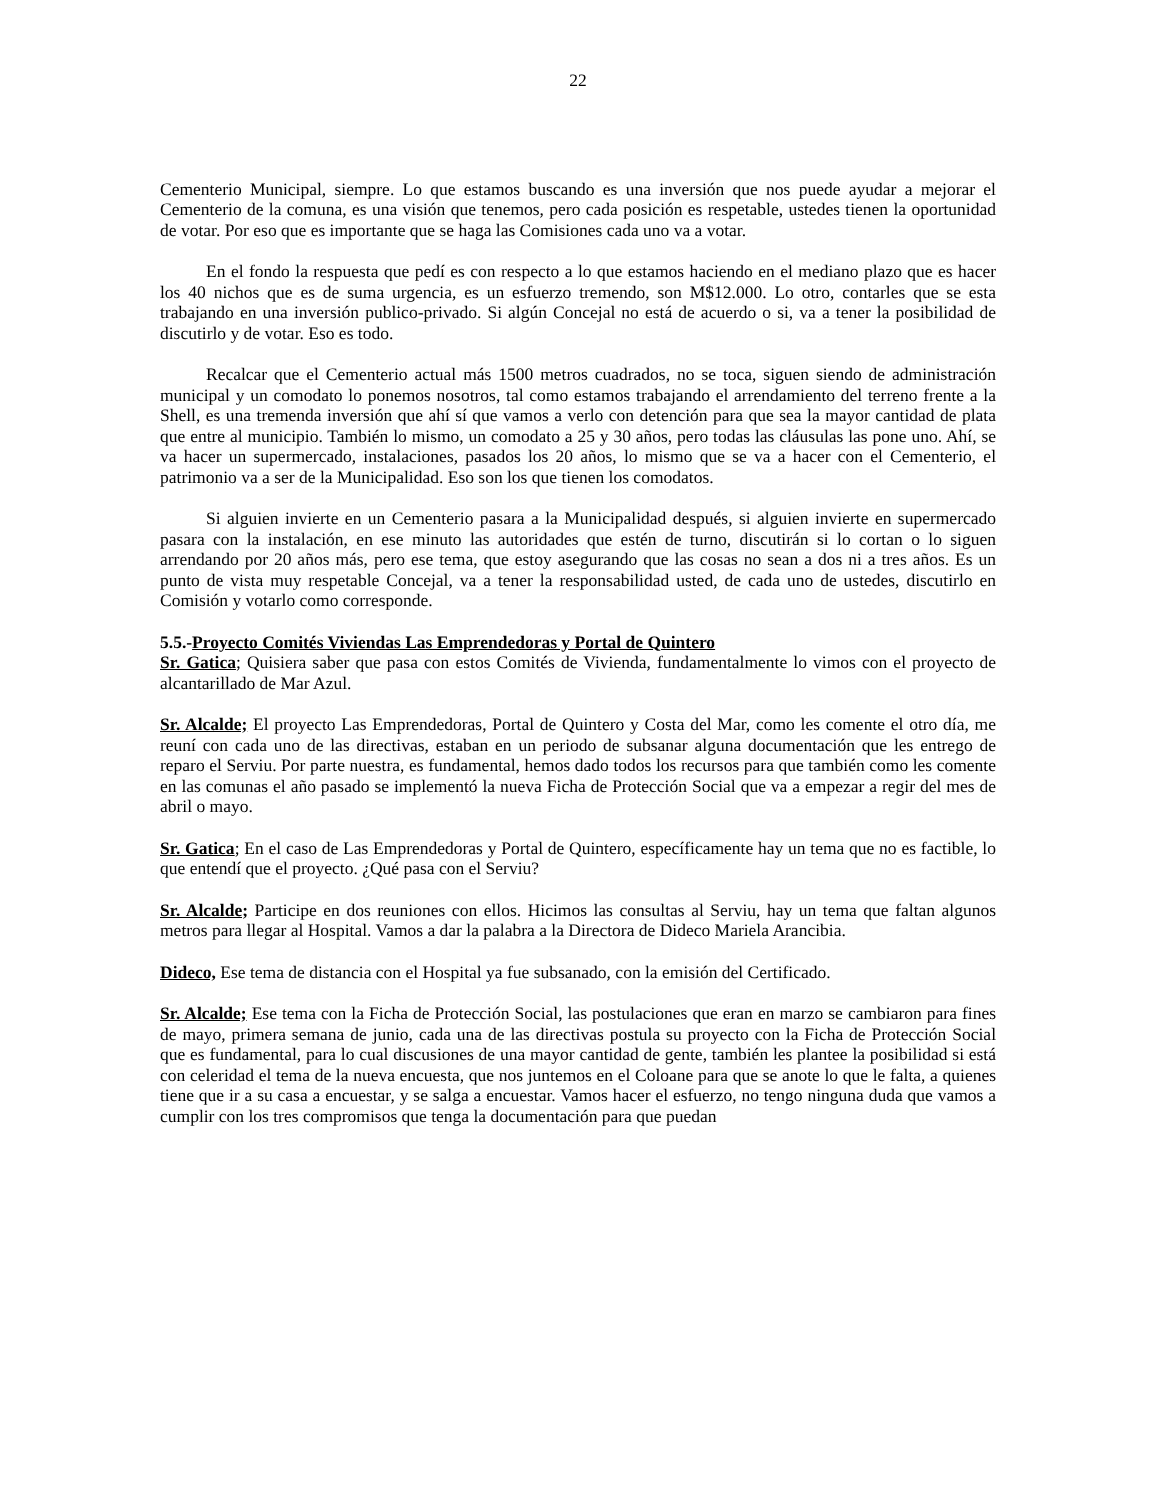22
Cementerio Municipal, siempre. Lo que estamos buscando es una inversión que nos puede ayudar a mejorar el Cementerio de la comuna, es una visión que tenemos, pero cada posición es respetable, ustedes tienen la oportunidad de votar. Por eso que es importante que se haga las Comisiones cada uno va a votar.
En el fondo la respuesta que pedí es con respecto a lo que estamos haciendo en el mediano plazo que es hacer los 40 nichos que es de suma urgencia, es un esfuerzo tremendo, son M$12.000. Lo otro, contarles que se esta trabajando en una inversión publico-privado. Si algún Concejal no está de acuerdo o si, va a tener la posibilidad de discutirlo y de votar. Eso es todo.
Recalcar que el Cementerio actual más 1500 metros cuadrados, no se toca, siguen siendo de administración municipal y un comodato lo ponemos nosotros, tal como estamos trabajando el arrendamiento del terreno frente a la Shell, es una tremenda inversión que ahí sí que vamos a verlo con detención para que sea la mayor cantidad de plata que entre al municipio. También lo mismo, un comodato a 25 y 30 años, pero todas las cláusulas las pone uno. Ahí, se va hacer un supermercado, instalaciones, pasados los 20 años, lo mismo que se va a hacer con el Cementerio, el patrimonio va a ser de la Municipalidad. Eso son los que tienen los comodatos.
Si alguien invierte en un Cementerio pasara a la Municipalidad después, si alguien invierte en supermercado pasara con la instalación, en ese minuto las autoridades que estén de turno, discutirán si lo cortan o lo siguen arrendando por 20 años más, pero ese tema, que estoy asegurando que las cosas no sean a dos ni a tres años. Es un punto de vista muy respetable Concejal, va a tener la responsabilidad usted, de cada uno de ustedes, discutirlo en Comisión y votarlo como corresponde.
5.5.-Proyecto Comités Viviendas Las Emprendedoras y Portal de Quintero
Sr. Gatica; Quisiera saber que pasa con estos Comités de Vivienda, fundamentalmente lo vimos con el proyecto de alcantarillado de Mar Azul.
Sr. Alcalde; El proyecto Las Emprendedoras, Portal de Quintero y Costa del Mar, como les comente el otro día, me reuní con cada uno de las directivas, estaban en un periodo de subsanar alguna documentación que les entrego de reparo el Serviu. Por parte nuestra, es fundamental, hemos dado todos los recursos para que también como les comente en las comunas el año pasado se implementó la nueva Ficha de Protección Social que va a empezar a regir del mes de abril o mayo.
Sr. Gatica; En el caso de Las Emprendedoras y Portal de Quintero, específicamente hay un tema que no es factible, lo que entendí que el proyecto. ¿Qué pasa con el Serviu?
Sr. Alcalde; Participe en dos reuniones con ellos. Hicimos las consultas al Serviu, hay un tema que faltan algunos metros para llegar al Hospital. Vamos a dar la palabra a la Directora de Dideco Mariela Arancibia.
Dideco, Ese tema de distancia con el Hospital ya fue subsanado, con la emisión del Certificado.
Sr. Alcalde; Ese tema con la Ficha de Protección Social, las postulaciones que eran en marzo se cambiaron para fines de mayo, primera semana de junio, cada una de las directivas postula su proyecto con la Ficha de Protección Social que es fundamental, para lo cual discusiones de una mayor cantidad de gente, también les plantee la posibilidad si está con celeridad el tema de la nueva encuesta, que nos juntemos en el Coloane para que se anote lo que le falta, a quienes tiene que ir a su casa a encuestar, y se salga a encuestar. Vamos hacer el esfuerzo, no tengo ninguna duda que vamos a cumplir con los tres compromisos que tenga la documentación para que puedan